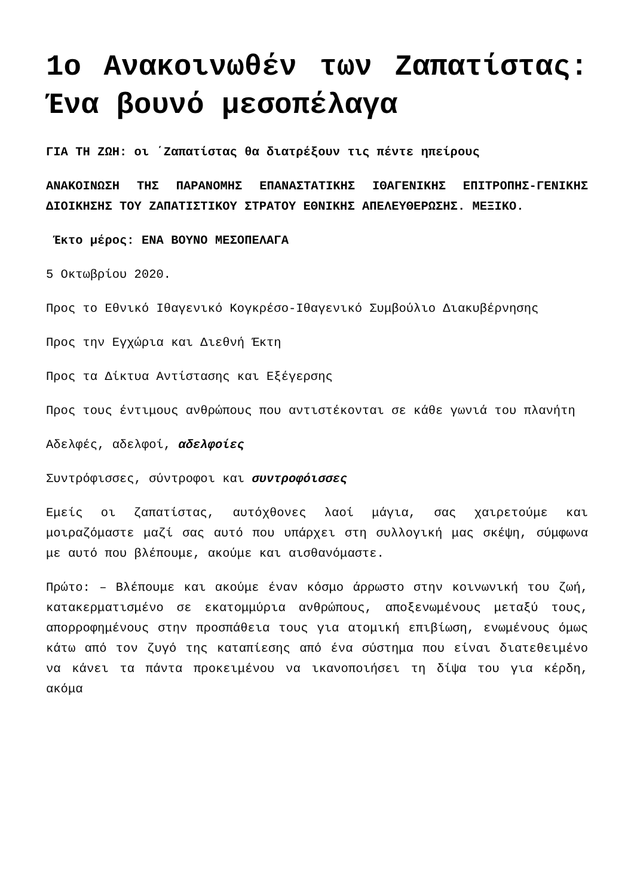1ο Ανακοινωθέν των Ζαπατίστας: Ένα βουνό μεσοπέλαγα
ΓΙΑ ΤΗ ΖΩΗ: οι ΄Ζαπατίστας θα διατρέξουν τις πέντε ηπείρους
ΑΝΑΚΟΙΝΩΣΗ ΤΗΣ ΠΑΡΑΝΟΜΗΣ ΕΠΑΝΑΣΤΑΤΙΚΗΣ ΙΘΑΓΕΝΙΚΗΣ ΕΠΙΤΡΟΠΗΣ-ΓΕΝΙΚΗΣ ΔΙΟΙΚΗΣΗΣ ΤΟΥ ΖΑΠΑΤΙΣΤΙΚΟΥ ΣΤΡΑΤΟΥ ΕΘΝΙΚΗΣ ΑΠΕΛΕΥΘΕΡΩΣΗΣ. ΜΕΞΙΚΟ.
Έκτο μέρος: ΕΝΑ ΒΟΥΝΟ ΜΕΣΟΠΕΛΑΓΑ
5 Οκτωβρίου 2020.
Προς το Εθνικό Ιθαγενικό Κογκρέσο-Ιθαγενικό Συμβούλιο Διακυβέρνησης
Προς την Εγχώρια και Διεθνή Έκτη
Προς τα Δίκτυα Αντίστασης και Εξέγερσης
Προς τους έντιμους ανθρώπους που αντιστέκονται σε κάθε γωνιά του πλανήτη
Αδελφές, αδελφοί, αδελφοίες
Συντρόφισσες, σύντροφοι και συντροφόισσες
Εμείς οι ζαπατίστας, αυτόχθονες λαοί μάγια, σας χαιρετούμε και μοιραζόμαστε μαζί σας αυτό που υπάρχει στη συλλογική μας σκέψη, σύμφωνα με αυτό που βλέπουμε, ακούμε και αισθανόμαστε.
Πρώτο: – Βλέπουμε και ακούμε έναν κόσμο άρρωστο στην κοινωνική του ζωή, κατακερματισμένο σε εκατομμύρια ανθρώπους, αποξενωμένους μεταξύ τους, απορροφημένους στην προσπάθεια τους για ατομική επιβίωση, ενωμένους όμως κάτω από τον ζυγό της καταπίεσης από ένα σύστημα που είναι διατεθειμένο να κάνει τα πάντα προκειμένου να ικανοποιήσει τη δίψα του για κέρδη, ακόμα